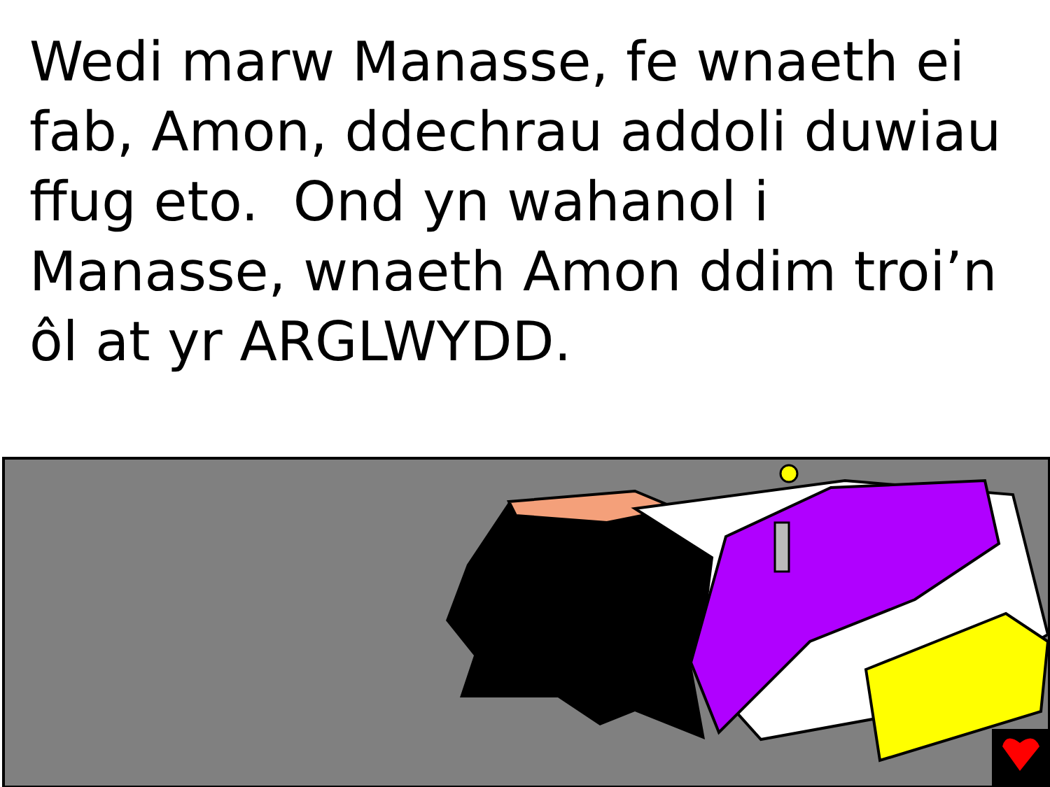Wedi marw Manasse, fe wnaeth ei fab, Amon, ddechrau addoli duwiau ffug eto. Ond yn wahanol i Manasse, wnaeth Amon ddim troi’n ôl at yr ARGLWYDD.